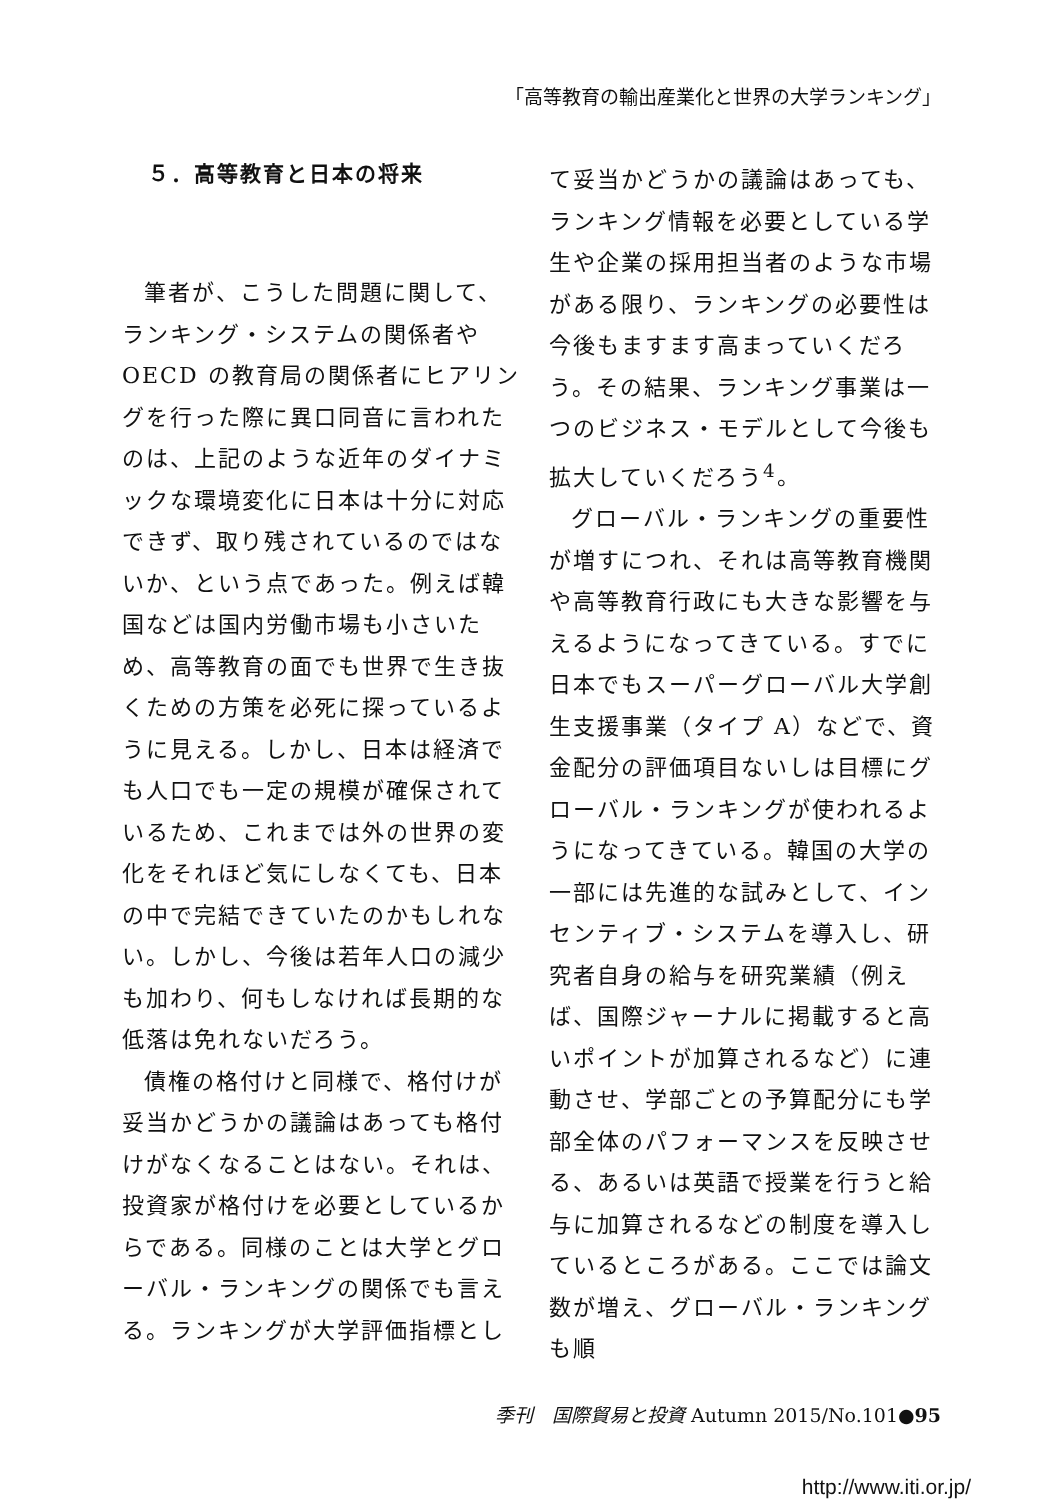「高等教育の輸出産業化と世界の大学ランキング」
５．高等教育と日本の将来
筆者が、こうした問題に関して、ランキング・システムの関係者やOECD の教育局の関係者にヒアリングを行った際に異口同音に言われたのは、上記のような近年のダイナミックな環境変化に日本は十分に対応できず、取り残されているのではないか、という点であった。例えば韓国などは国内労働市場も小さいため、高等教育の面でも世界で生き抜くための方策を必死に探っているように見える。しかし、日本は経済でも人口でも一定の規模が確保されているため、これまでは外の世界の変化をそれほど気にしなくても、日本の中で完結できていたのかもしれない。しかし、今後は若年人口の減少も加わり、何もしなければ長期的な低落は免れないだろう。
債権の格付けと同様で、格付けが妥当かどうかの議論はあっても格付けがなくなることはない。それは、投資家が格付けを必要としているからである。同様のことは大学とグローバル・ランキングの関係でも言える。ランキングが大学評価指標とし
て妥当かどうかの議論はあっても、ランキング情報を必要としている学生や企業の採用担当者のような市場がある限り、ランキングの必要性は今後もますます高まっていくだろう。その結果、ランキング事業は一つのビジネス・モデルとして今後も拡大していくだろう<sup>4</sup>。
グローバル・ランキングの重要性が増すにつれ、それは高等教育機関や高等教育行政にも大きな影響を与えるようになってきている。すでに日本でもスーパーグローバル大学創生支援事業（タイプ A）などで、資金配分の評価項目ないしは目標にグローバル・ランキングが使われるようになってきている。韓国の大学の一部には先進的な試みとして、インセンティブ・システムを導入し、研究者自身の給与を研究業績（例えば、国際ジャーナルに掲載すると高いポイントが加算されるなど）に連動させ、学部ごとの予算配分にも学部全体のパフォーマンスを反映させる、あるいは英語で授業を行うと給与に加算されるなどの制度を導入しているところがある。ここでは論文数が増え、グローバル・ランキングも順
季刊　国際貿易と投資 Autumn 2015/No.101●95
http://www.iti.or.jp/